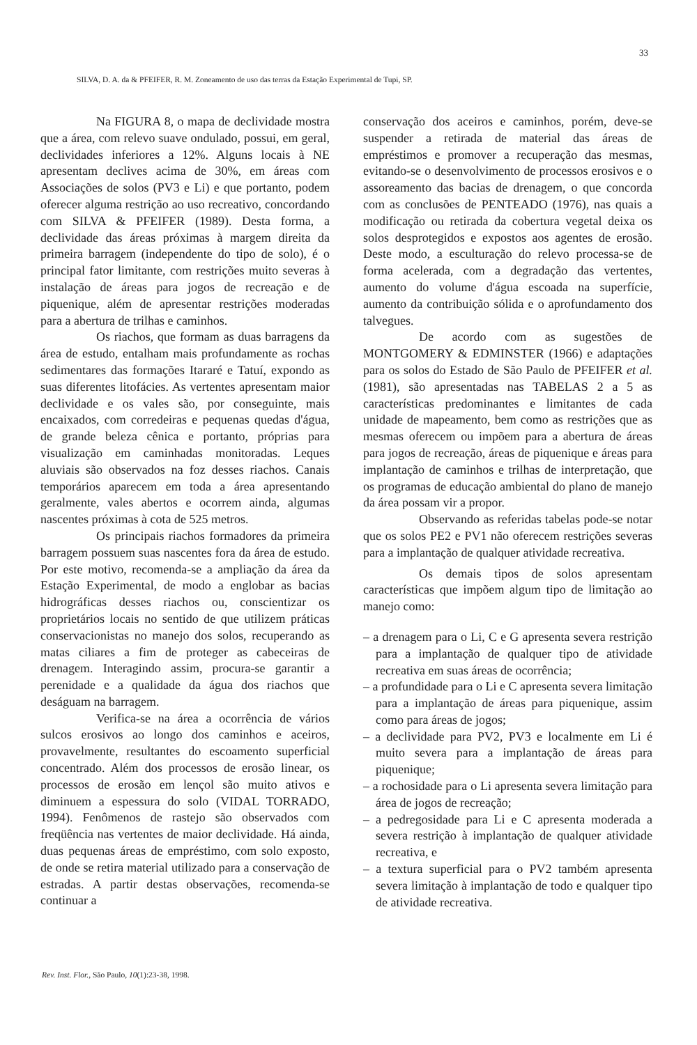33
SILVA, D. A. da & PFEIFER, R. M. Zoneamento de uso das terras da Estação Experimental de Tupi, SP.
Na FIGURA 8, o mapa de declividade mostra que a área, com relevo suave ondulado, possui, em geral, declividades inferiores a 12%. Alguns locais à NE apresentam declives acima de 30%, em áreas com Associações de solos (PV3 e Li) e que portanto, podem oferecer alguma restrição ao uso recreativo, concordando com SILVA & PFEIFER (1989). Desta forma, a declividade das áreas próximas à margem direita da primeira barragem (independente do tipo de solo), é o principal fator limitante, com restrições muito severas à instalação de áreas para jogos de recreação e de piquenique, além de apresentar restrições moderadas para a abertura de trilhas e caminhos.
Os riachos, que formam as duas barragens da área de estudo, entalham mais profundamente as rochas sedimentares das formações Itararé e Tatuí, expondo as suas diferentes litofácies. As vertentes apresentam maior declividade e os vales são, por conseguinte, mais encaixados, com corredeiras e pequenas quedas d'água, de grande beleza cênica e portanto, próprias para visualização em caminhadas monitoradas. Leques aluviais são observados na foz desses riachos. Canais temporários aparecem em toda a área apresentando geralmente, vales abertos e ocorrem ainda, algumas nascentes próximas à cota de 525 metros.
Os principais riachos formadores da primeira barragem possuem suas nascentes fora da área de estudo. Por este motivo, recomenda-se a ampliação da área da Estação Experimental, de modo a englobar as bacias hidrográficas desses riachos ou, conscientizar os proprietários locais no sentido de que utilizem práticas conservacionistas no manejo dos solos, recuperando as matas ciliares a fim de proteger as cabeceiras de drenagem. Interagindo assim, procura-se garantir a perenidade e a qualidade da água dos riachos que deságuam na barragem.
Verifica-se na área a ocorrência de vários sulcos erosivos ao longo dos caminhos e aceiros, provavelmente, resultantes do escoamento superficial concentrado. Além dos processos de erosão linear, os processos de erosão em lençol são muito ativos e diminuem a espessura do solo (VIDAL TORRADO, 1994). Fenômenos de rastejo são observados com freqüência nas vertentes de maior declividade. Há ainda, duas pequenas áreas de empréstimo, com solo exposto, de onde se retira material utilizado para a conservação de estradas. A partir destas observações, recomenda-se continuar a
conservação dos aceiros e caminhos, porém, deve-se suspender a retirada de material das áreas de empréstimos e promover a recuperação das mesmas, evitando-se o desenvolvimento de processos erosivos e o assoreamento das bacias de drenagem, o que concorda com as conclusões de PENTEADO (1976), nas quais a modificação ou retirada da cobertura vegetal deixa os solos desprotegidos e expostos aos agentes de erosão. Deste modo, a esculturação do relevo processa-se de forma acelerada, com a degradação das vertentes, aumento do volume d'água escoada na superfície, aumento da contribuição sólida e o aprofundamento dos talvegues.
De acordo com as sugestões de MONTGOMERY & EDMINSTER (1966) e adaptações para os solos do Estado de São Paulo de PFEIFER et al. (1981), são apresentadas nas TABELAS 2 a 5 as características predominantes e limitantes de cada unidade de mapeamento, bem como as restrições que as mesmas oferecem ou impõem para a abertura de áreas para jogos de recreação, áreas de piquenique e áreas para implantação de caminhos e trilhas de interpretação, que os programas de educação ambiental do plano de manejo da área possam vir a propor.
Observando as referidas tabelas pode-se notar que os solos PE2 e PV1 não oferecem restrições severas para a implantação de qualquer atividade recreativa.
Os demais tipos de solos apresentam características que impõem algum tipo de limitação ao manejo como:
– a drenagem para o Li, C e G apresenta severa restrição para a implantação de qualquer tipo de atividade recreativa em suas áreas de ocorrência;
– a profundidade para o Li e C apresenta severa limitação para a implantação de áreas para piquenique, assim como para áreas de jogos;
– a declividade para PV2, PV3 e localmente em Li é muito severa para a implantação de áreas para piquenique;
– a rochosidade para o Li apresenta severa limitação para área de jogos de recreação;
– a pedregosidade para Li e C apresenta moderada a severa restrição à implantação de qualquer atividade recreativa, e
– a textura superficial para o PV2 também apresenta severa limitação à implantação de todo e qualquer tipo de atividade recreativa.
Rev. Inst. Flor., São Paulo, 10(1):23-38, 1998.